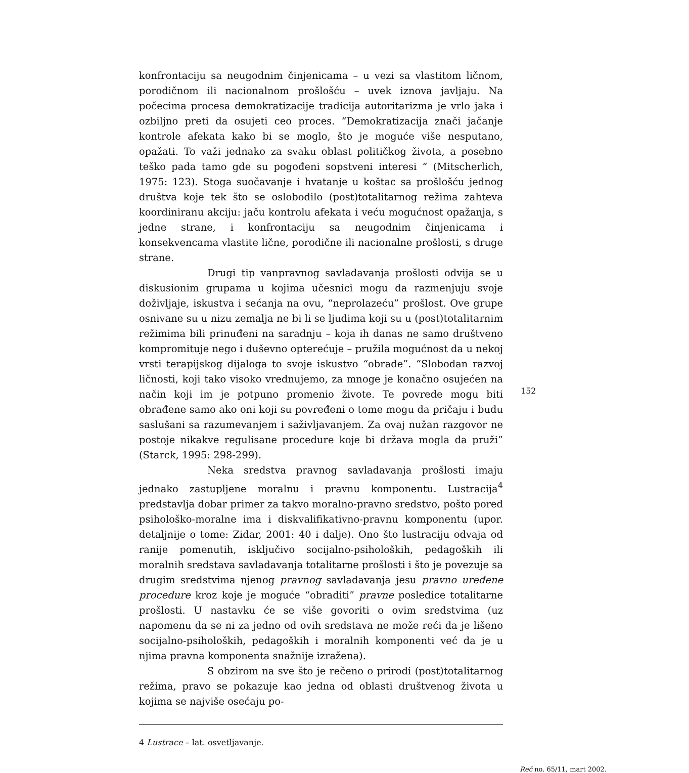konfrontaciju sa neugodnim činjenicama – u vezi sa vlastitom ličnom, porodičnom ili nacionalnom prošlošću – uvek iznova javljaju. Na počecima procesa demokratizacije tradicija autoritarizma je vrlo jaka i ozbiljno preti da osujeti ceo proces. “Demokratizacija znači jačanje kontrole afekata kako bi se moglo, što je moguće više nesputano, opažati. To važi jednako za svaku oblast političkog života, a posebno teško pada tamo gde su pogođeni sopstveni interesi “ (Mitscherlich, 1975: 123). Stoga suočavanje i hvatanje u koštac sa prošlošću jednog društva koje tek što se oslobodilo (post)totalitarnog režima zahteva koordiniranu akciju: jaču kontrolu afekata i veću mogućnost opažanja, s jedne strane, i konfrontaciju sa neugodnim činjenicama i konsekvencama vlastite lične, porodične ili nacionalne prošlosti, s druge strane.
Drugi tip vanpravnog savladavanja prošlosti odvija se u diskusionim grupama u kojima učesnici mogu da razmenjuju svoje doživljaje, iskustva i sećanja na ovu, “neprolazeću” prošlost. Ove grupe osnivane su u nizu zemalja ne bi li se ljudima koji su u (post)totalitarnim režimima bili prinuđeni na saradnju – koja ih danas ne samo društveno kompromituje nego i duševno opterećuje – pružila mogućnost da u nekoj vrsti terapijskog dijaloga to svoje iskustvo “obrade”. “Slobodan razvoj ličnosti, koji tako visoko vrednujemo, za mnoge je konačno osujećen na način koji im je potpuno promenio živote. Te povrede mogu biti obrađene samo ako oni koji su povređeni o tome mogu da pričaju i budu saslušani sa razumevanjem i saživljavanjem. Za ovaj nužan razgovor ne postoje nikakve regulisane procedure koje bi država mogla da pruži” (Starck, 1995: 298-299).
Neka sredstva pravnog savladavanja prošlosti imaju jednako zastupljene moralnu i pravnu komponentu. Lustracija<sup>4</sup> predstavlja dobar primer za takvo moralno-pravno sredstvo, pošto pored psihološko-moralne ima i diskvalifikativno-pravnu komponentu (upor. detaljnije o tome: Zidar, 2001: 40 i dalje). Ono što lustraciju odvaja od ranije pomenutih, isključivo socijalno-psiholoških, pedagoških ili moralnih sredstava savladavanja totalitarne prošlosti i što je povezuje sa drugim sredstvima njenog pravnog savladavanja jesu pravno uređene procedure kroz koje je moguće “obraditi” pravne posledice totalitarne prošlosti. U nastavku će se više govoriti o ovim sredstvima (uz napomenu da se ni za jedno od ovih sredstava ne može reći da je lišeno socijalno-psiholoških, pedagoških i moralnih komponenti već da je u njima pravna komponenta snažnije izražena).
S obzirom na sve što je rečeno o prirodi (post)totalitarnog režima, pravo se pokazuje kao jedna od oblasti društvenog života u kojima se najviše osećaju po-
4 Lustrace – lat. osvetljavanje.
152
Reč no. 65/11, mart 2002.